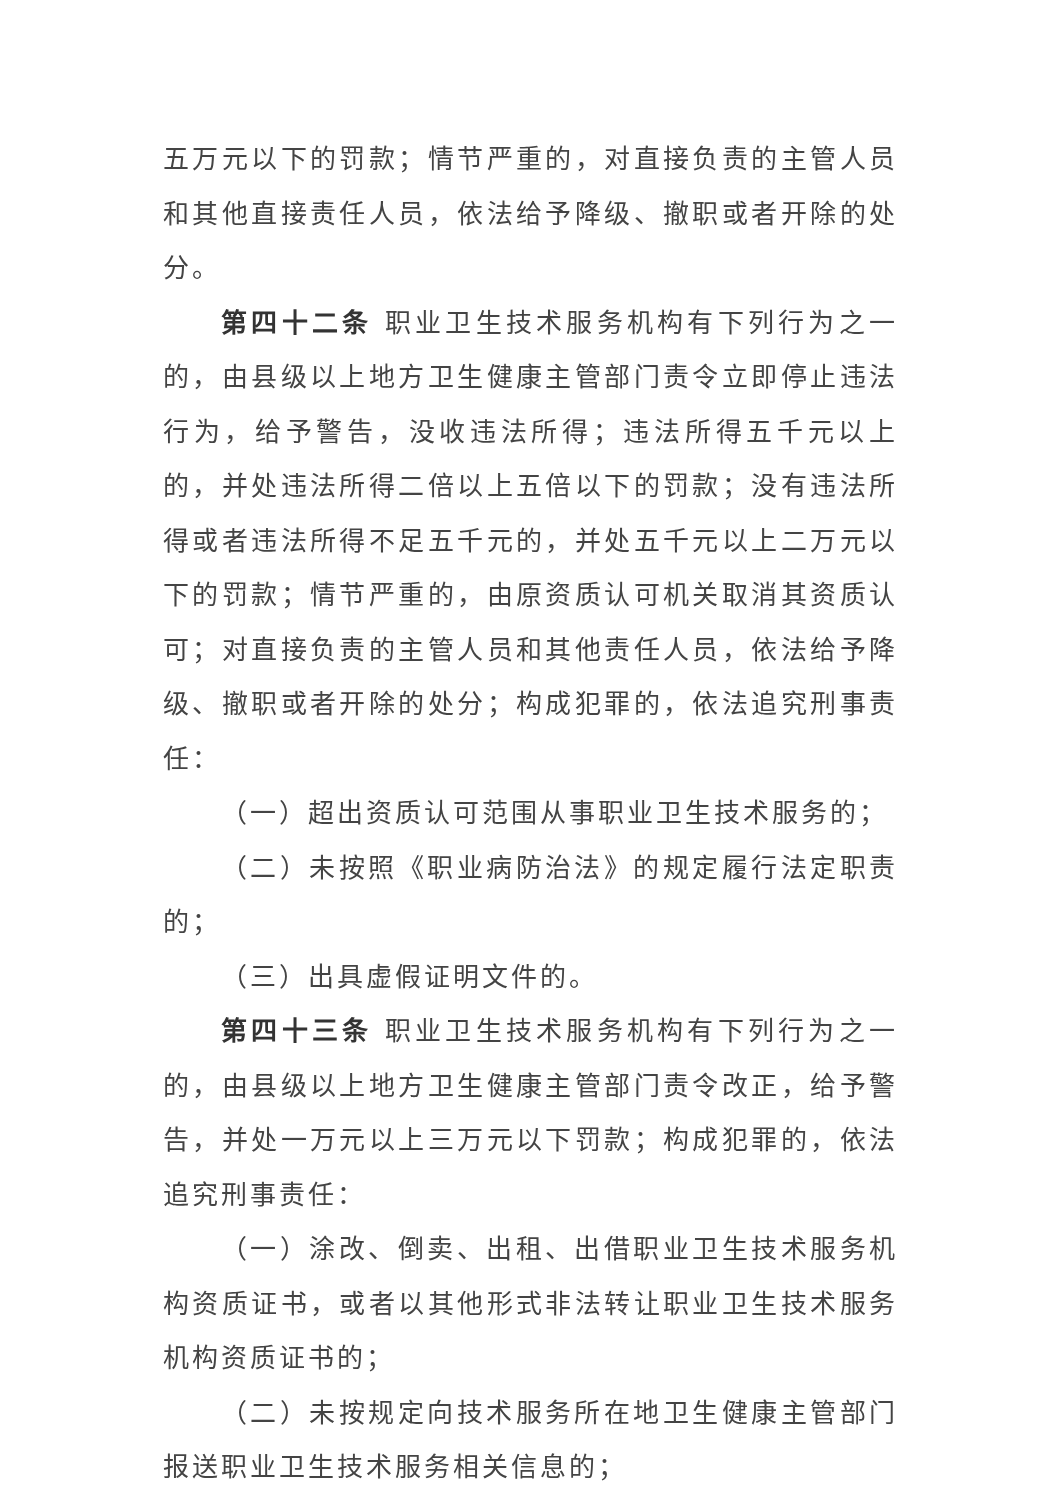五万元以下的罚款；情节严重的，对直接负责的主管人员和其他直接责任人员，依法给予降级、撤职或者开除的处分。
第四十二条 职业卫生技术服务机构有下列行为之一的，由县级以上地方卫生健康主管部门责令立即停止违法行为，给予警告，没收违法所得；违法所得五千元以上的，并处违法所得二倍以上五倍以下的罚款；没有违法所得或者违法所得不足五千元的，并处五千元以上二万元以下的罚款；情节严重的，由原资质认可机关取消其资质认可；对直接负责的主管人员和其他责任人员，依法给予降级、撤职或者开除的处分；构成犯罪的，依法追究刑事责任：
（一）超出资质认可范围从事职业卫生技术服务的；
（二）未按照《职业病防治法》的规定履行法定职责的；
（三）出具虚假证明文件的。
第四十三条 职业卫生技术服务机构有下列行为之一的，由县级以上地方卫生健康主管部门责令改正，给予警告，并处一万元以上三万元以下罚款；构成犯罪的，依法追究刑事责任：
（一）涂改、倒卖、出租、出借职业卫生技术服务机构资质证书，或者以其他形式非法转让职业卫生技术服务机构资质证书的；
（二）未按规定向技术服务所在地卫生健康主管部门报送职业卫生技术服务相关信息的；